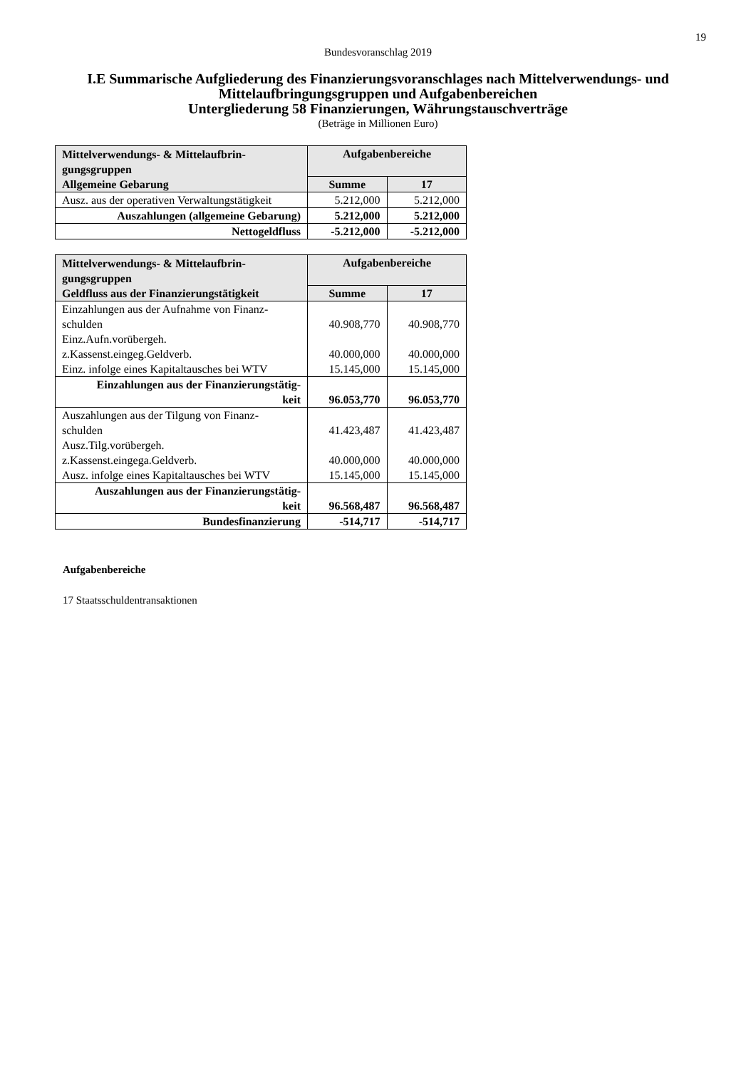19
Bundesvoranschlag 2019
I.E Summarische Aufgliederung des Finanzierungsvoranschlages nach Mittelverwendungs- und Mittelaufbringungsgruppen und Aufgabenbereichen
Untergliederung 58 Finanzierungen, Währungstauschverträge
(Beträge in Millionen Euro)
| Mittelverwendungs- & Mittelaufbrin- gungsgruppen Allgemeine Gebarung | Aufgabenbereiche | |
| --- | --- | --- |
| | Summe | 17 |
| Ausz. aus der operativen Verwaltungstätigkeit | 5.212,000 | 5.212,000 |
| Auszahlungen (allgemeine Gebarung) | 5.212,000 | 5.212,000 |
| Nettogeldfluss | -5.212,000 | -5.212,000 |
| Mittelverwendungs- & Mittelaufbrin- gungsgruppen Geldfluss aus der Finanzierungstätigkeit | Aufgabenbereiche | |
| --- | --- | --- |
| | Summe | 17 |
| Einzahlungen aus der Aufnahme von Finanz- schulden | 40.908,770 | 40.908,770 |
| Einz.Aufn.vorübergeh. z.Kassenst.eingeg.Geldverb. | 40.000,000 | 40.000,000 |
| Einz. infolge eines Kapitaltausches bei WTV | 15.145,000 | 15.145,000 |
| Einzahlungen aus der Finanzierungstätig- keit | 96.053,770 | 96.053,770 |
| Auszahlungen aus der Tilgung von Finanz- schulden | 41.423,487 | 41.423,487 |
| Ausz.Tilg.vorübergeh. z.Kassenst.eingega.Geldverb. | 40.000,000 | 40.000,000 |
| Ausz. infolge eines Kapitaltausches bei WTV | 15.145,000 | 15.145,000 |
| Auszahlungen aus der Finanzierungstätig- keit | 96.568,487 | 96.568,487 |
| Bundesfinanzierung | -514,717 | -514,717 |
Aufgabenbereiche
17 Staatsschuldentransaktionen